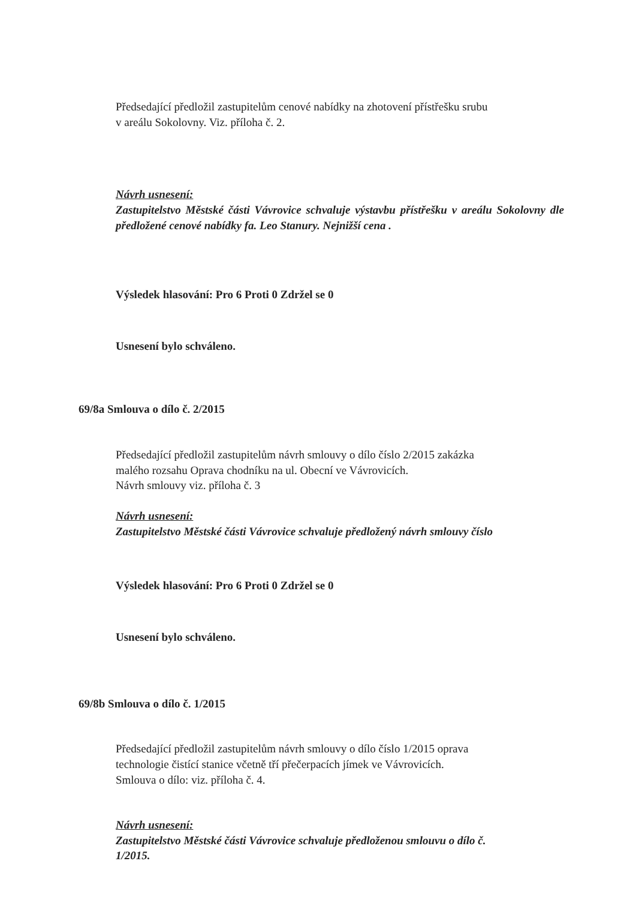Předsedající předložil zastupitelům cenové nabídky na zhotovení přístřešku srubu
v areálu Sokolovny. Viz. příloha č. 2.
Návrh usnesení:
Zastupitelstvo Městské části Vávrovice schvaluje výstavbu přístřešku v areálu Sokolovny dle předložené cenové nabídky fa. Leo Stanury. Nejnižší cena .
Výsledek hlasování: Pro 6 Proti 0 Zdržel se 0
Usnesení bylo schváleno.
69/8a Smlouva o dílo č. 2/2015
Předsedající předložil zastupitelům návrh smlouvy o dílo číslo 2/2015 zakázka
malého rozsahu Oprava chodníku na ul. Obecní ve Vávrovicích.
Návrh smlouvy viz. příloha č. 3
Návrh usnesení:
Zastupitelstvo Městské části Vávrovice schvaluje předložený návrh smlouvy číslo
Výsledek hlasování: Pro 6 Proti 0 Zdržel se 0
Usnesení bylo schváleno.
69/8b Smlouva o dílo č. 1/2015
Předsedající předložil zastupitelům návrh smlouvy o dílo číslo 1/2015 oprava
technologie čistící stanice včetně tří přečerpacích jímek ve Vávrovicích.
Smlouva o dílo: viz. příloha č. 4.
Návrh usnesení:
Zastupitelstvo Městské části Vávrovice schvaluje předloženou smlouvu o dílo č.
1/2015.